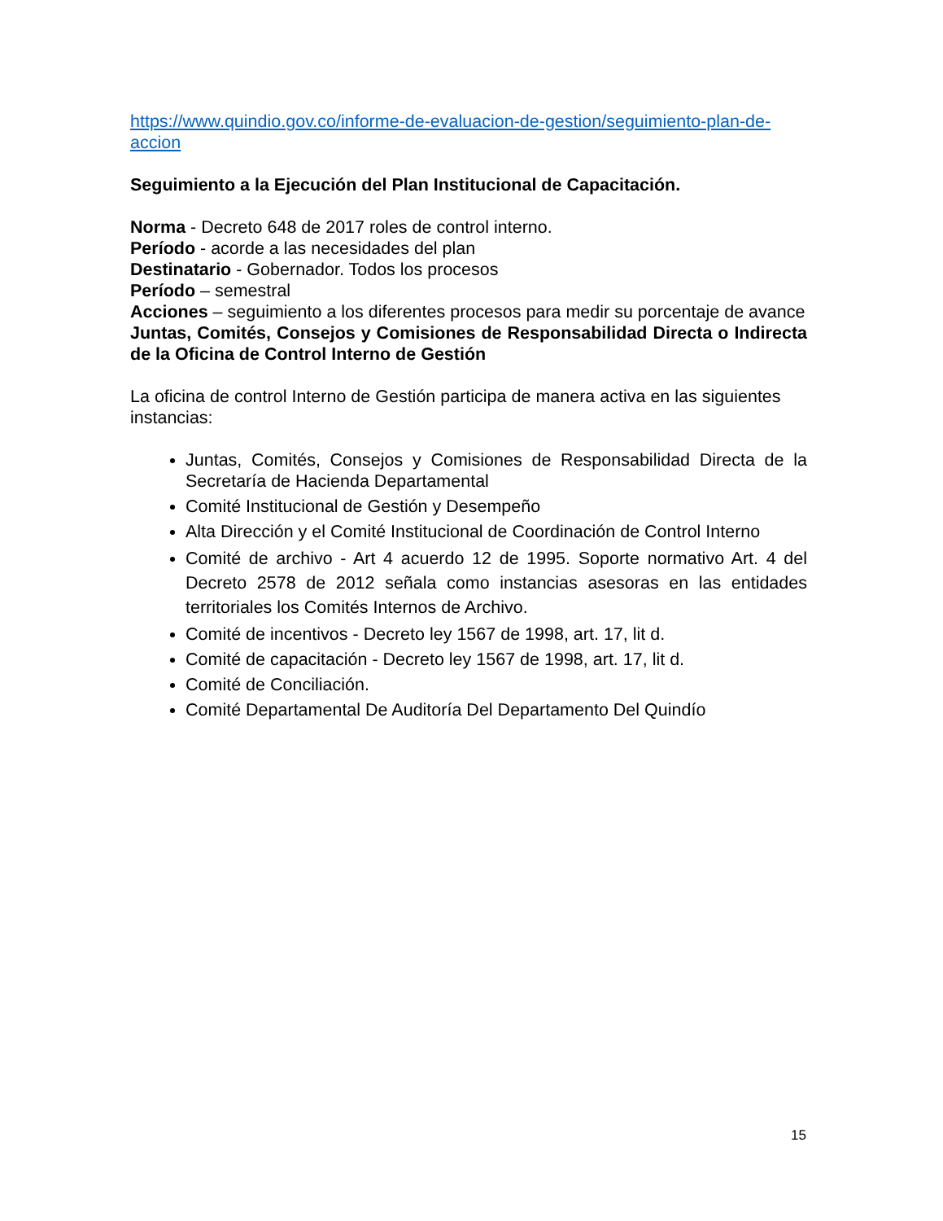https://www.quindio.gov.co/informe-de-evaluacion-de-gestion/seguimiento-plan-de-accion
Seguimiento a la Ejecución del Plan Institucional de Capacitación.
Norma - Decreto 648 de 2017 roles de control interno.
Período - acorde a las necesidades del plan
Destinatario - Gobernador. Todos los procesos
Período – semestral
Acciones – seguimiento a los diferentes procesos para medir su porcentaje de avance
Juntas, Comités, Consejos y Comisiones de Responsabilidad Directa o Indirecta de la Oficina de Control Interno de Gestión
La oficina de control Interno de Gestión participa de manera activa en las siguientes instancias:
Juntas, Comités, Consejos y Comisiones de Responsabilidad Directa de la Secretaría de Hacienda Departamental
Comité Institucional de Gestión y Desempeño
Alta Dirección y el Comité Institucional de Coordinación de Control Interno
Comité de archivo - Art 4 acuerdo 12 de 1995. Soporte normativo Art. 4 del Decreto 2578 de 2012 señala como instancias asesoras en las entidades territoriales los Comités Internos de Archivo.
Comité de incentivos - Decreto ley 1567 de 1998, art. 17, lit d.
Comité de capacitación - Decreto ley 1567 de 1998, art. 17, lit d.
Comité de Conciliación.
Comité Departamental De Auditoría Del Departamento Del Quindío
15